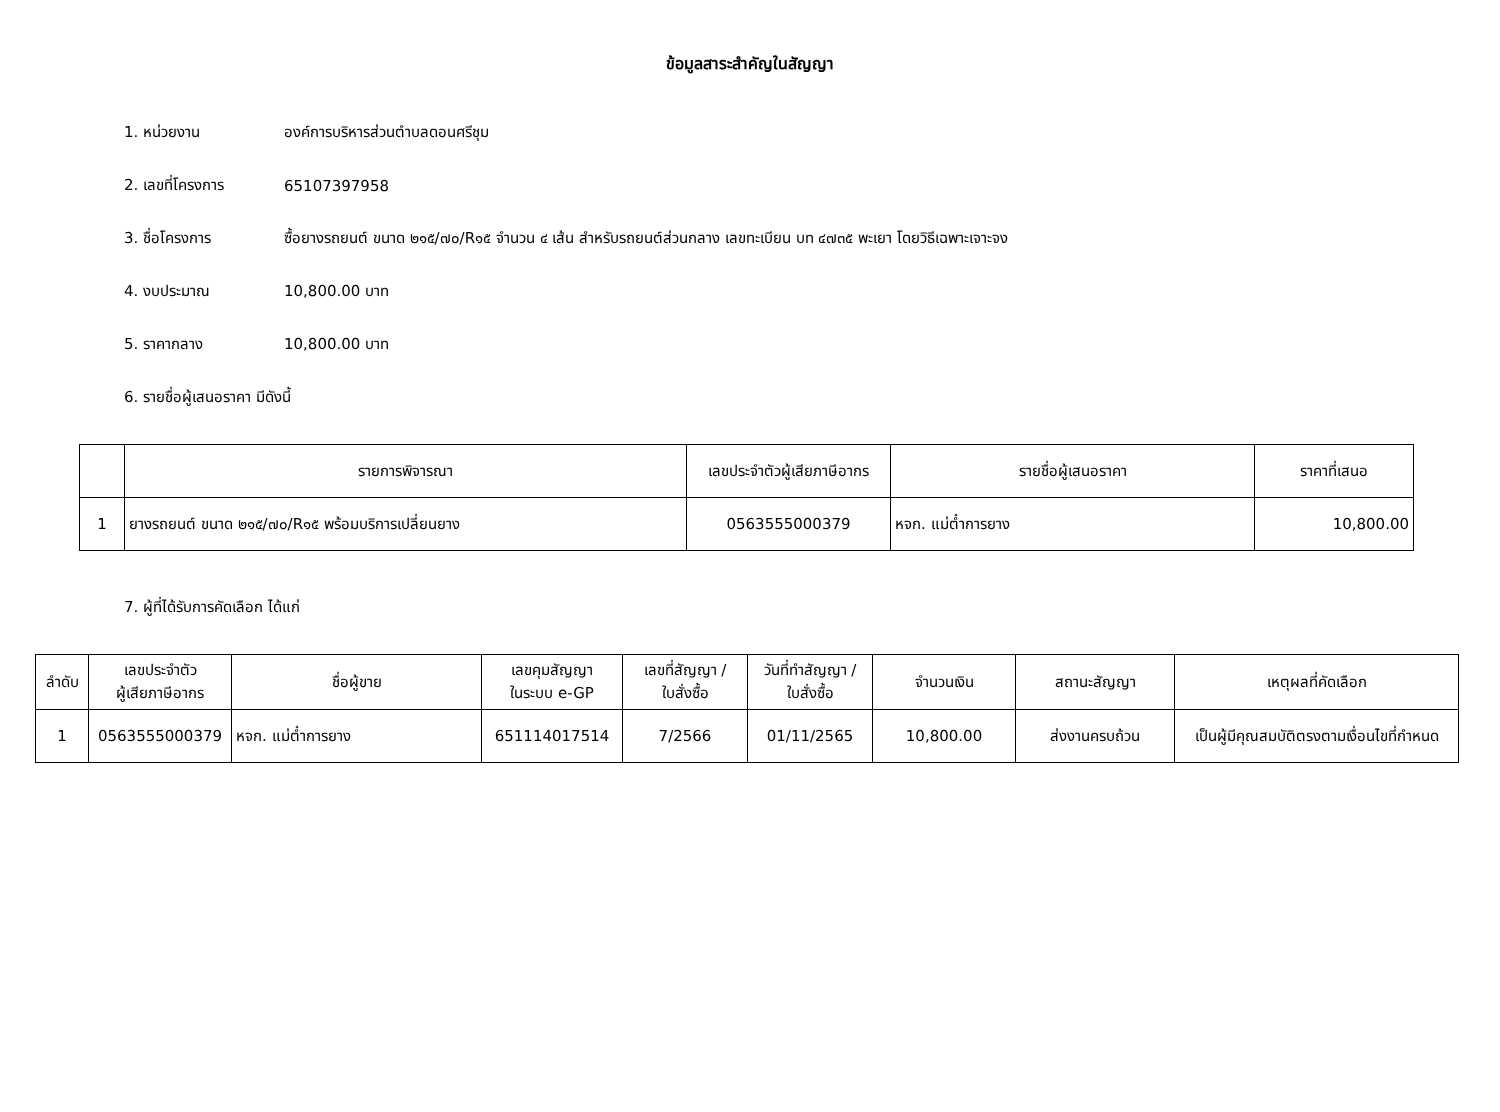ข้อมูลสาระสำคัญในสัญญา
1. หน่วยงาน องค์การบริหารส่วนตำบลดอนศรีชุม
2. เลขที่โครงการ 65107397958
3. ชื่อโครงการ ซื้อยางรถยนต์ ขนาด ๒๑๕/๗๐/R๑๕ จำนวน ๔ เส้น สำหรับรถยนต์ส่วนกลาง เลขทะเบียน บท ๔๗๓๕ พะเยา โดยวิธีเฉพาะเจาะจง
4. งบประมาณ 10,800.00 บาท
5. ราคากลาง 10,800.00 บาท
6. รายชื่อผู้เสนอราคา มีดังนี้
| | รายการพิจารณา | เลขประจำตัวผู้เสียภาษีอากร | รายชื่อผู้เสนอราคา | ราคาที่เสนอ |
| --- | --- | --- | --- | --- |
| 1 | ยางรถยนต์ ขนาด ๒๑๕/๗๐/R๑๕ พร้อมบริการเปลี่ยนยาง | 0563555000379 | หจก. แม่ต๋ำการยาง | 10,800.00 |
7. ผู้ที่ได้รับการคัดเลือก ได้แก่
| ลำดับ | เลขประจำตัว ผู้เสียภาษีอากร | ชื่อผู้ขาย | เลขคุมสัญญา ในระบบ e-GP | เลขที่สัญญา / ใบสั่งซื้อ | วันที่ทำสัญญา / ใบสั่งซื้อ | จำนวนเงิน | สถานะสัญญา | เหตุผลที่คัดเลือก |
| --- | --- | --- | --- | --- | --- | --- | --- | --- |
| 1 | 0563555000379 | หจก. แม่ต๋ำการยาง | 651114017514 | 7/2566 | 01/11/2565 | 10,800.00 | ส่งงานครบถ้วน | เป็นผู้มีคุณสมบัติตรงตามเงื่อนไขที่กำหนด |